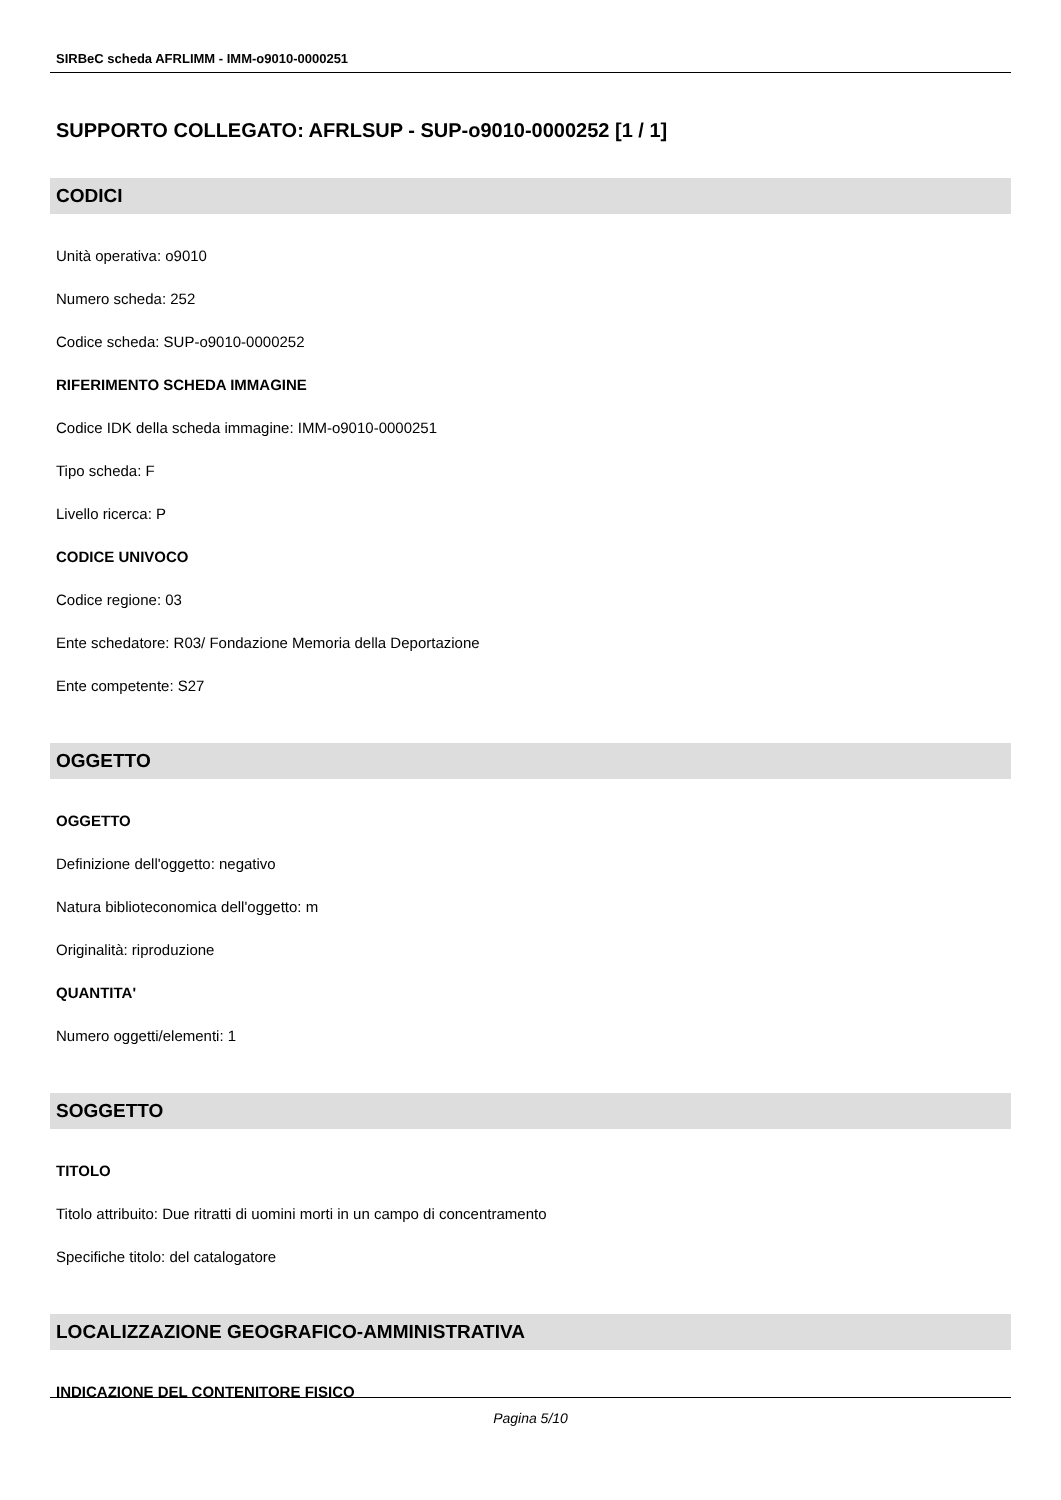SIRBeC scheda AFRLIMM - IMM-o9010-0000251
SUPPORTO COLLEGATO: AFRLSUP - SUP-o9010-0000252 [1 / 1]
CODICI
Unità operativa: o9010
Numero scheda: 252
Codice scheda: SUP-o9010-0000252
RIFERIMENTO SCHEDA IMMAGINE
Codice IDK della scheda immagine: IMM-o9010-0000251
Tipo scheda: F
Livello ricerca: P
CODICE UNIVOCO
Codice regione: 03
Ente schedatore: R03/ Fondazione Memoria della Deportazione
Ente competente: S27
OGGETTO
OGGETTO
Definizione dell'oggetto: negativo
Natura biblioteconomica dell'oggetto: m
Originalità: riproduzione
QUANTITA'
Numero oggetti/elementi: 1
SOGGETTO
TITOLO
Titolo attribuito: Due ritratti di uomini morti in un campo di concentramento
Specifiche titolo: del catalogatore
LOCALIZZAZIONE GEOGRAFICO-AMMINISTRATIVA
INDICAZIONE DEL CONTENITORE FISICO
Pagina 5/10